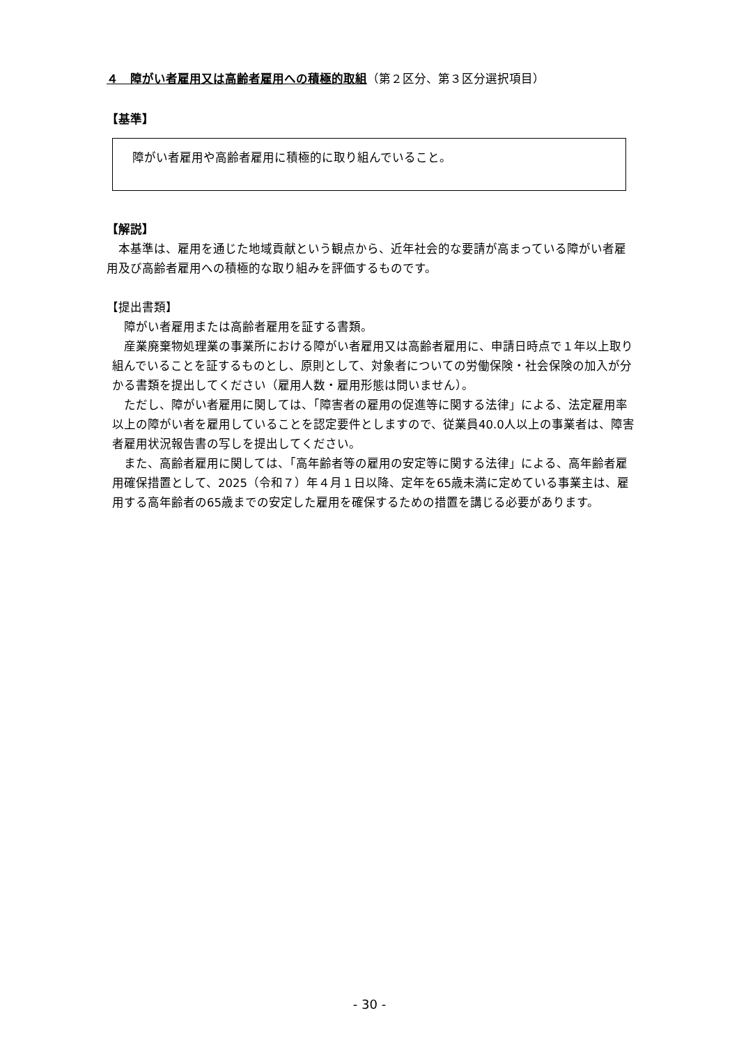４　障がい者雇用又は高齢者雇用への積極的取組（第２区分、第３区分選択項目）
【基準】
障がい者雇用や高齢者雇用に積極的に取り組んでいること。
【解説】
本基準は、雇用を通じた地域貢献という観点から、近年社会的な要請が高まっている障がい者雇用及び高齢者雇用への積極的な取り組みを評価するものです。
【提出書類】
障がい者雇用または高齢者雇用を証する書類。
産業廃棄物処理業の事業所における障がい者雇用又は高齢者雇用に、申請日時点で１年以上取り組んでいることを証するものとし、原則として、対象者についての労働保険・社会保険の加入が分かる書類を提出してください（雇用人数・雇用形態は問いません）。
ただし、障がい者雇用に関しては、「障害者の雇用の促進等に関する法律」による、法定雇用率以上の障がい者を雇用していることを認定要件としますので、従業員40.0人以上の事業者は、障害者雇用状況報告書の写しを提出してください。
また、高齢者雇用に関しては、「高年齢者等の雇用の安定等に関する法律」による、高年齢者雇用確保措置として、2025（令和７）年４月１日以降、定年を65歳未満に定めている事業主は、雇用する高年齢者の65歳までの安定した雇用を確保するための措置を講じる必要があります。
- 30 -